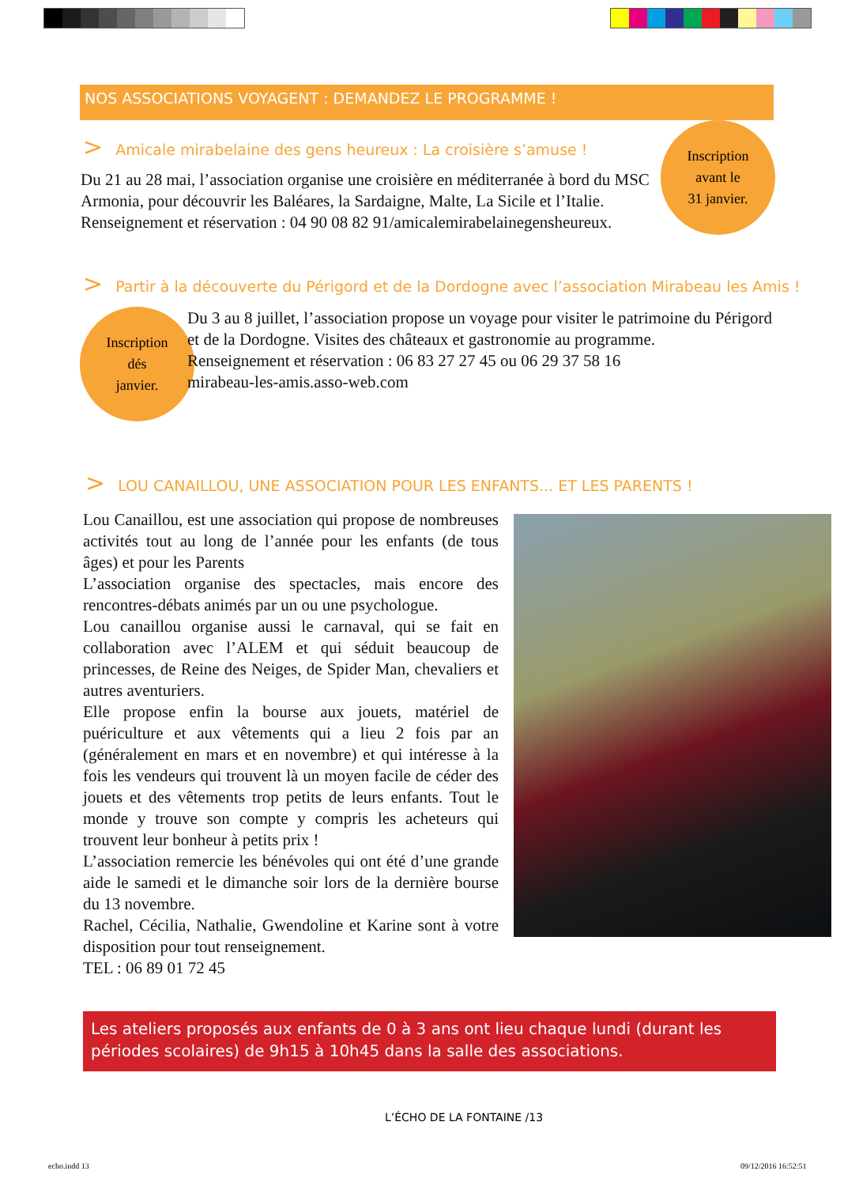NOS ASSOCIATIONS VOYAGENT : DEMANDEZ LE PROGRAMME !
> Amicale mirabelaine des gens heureux : La croisière s’amuse !
Du 21 au 28 mai, l’association organise une croisière en méditerranée à bord du MSC Armonia, pour découvrir les Baléares, la Sardaigne, Malte, La Sicile et l’Italie. Renseignement et réservation : 04 90 08 82 91/amicalemirabelainegensheureux.
Inscription
avant le
31 janvier.
> Partir à la découverte du Périgord et de la Dordogne avec l’association Mirabeau les Amis !
Inscription
dés
janvier.
Du 3 au 8 juillet, l’association propose un voyage pour visiter le patrimoine du Périgord et de la Dordogne. Visites des châteaux et gastronomie au programme.
Renseignement et réservation : 06 83 27 27 45 ou 06 29 37 58 16
mirabeau-les-amis.asso-web.com
> LOU CANAILLOU, UNE ASSOCIATION POUR LES ENFANTS... ET LES PARENTS !
Lou Canaillou, est une association qui propose de nombreuses activités tout au long de l’année pour les enfants (de tous âges) et pour les Parents
L’association organise des spectacles, mais encore des rencontres-débats animés par un ou une psychologue.
Lou canaillou organise aussi le carnaval, qui se fait en collaboration avec l’ALEM et qui séduit beaucoup de princesses, de Reine des Neiges, de Spider Man, chevaliers et autres aventuriers.
Elle propose enfin la bourse aux jouets, matériel de puériculture et aux vêtements qui a lieu 2 fois par an (généralement en mars et en novembre) et qui intéresse à la fois les vendeurs qui trouvent là un moyen facile de céder des jouets et des vêtements trop petits de leurs enfants. Tout le monde y trouve son compte y compris les acheteurs qui trouvent leur bonheur à petits prix !
L’association remercie les bénévoles qui ont été d’une grande aide le samedi et le dimanche soir lors de la dernière bourse du 13 novembre.
Rachel, Cécilia, Nathalie, Gwendoline et Karine sont à votre disposition pour tout renseignement.
TEL : 06 89 01 72 45
Les ateliers proposés aux enfants de 0 à 3 ans ont lieu chaque lundi (durant les périodes scolaires) de 9h15 à 10h45 dans la salle des associations.
L’ÉCHO DE LA FONTAINE /13
echo.indd 13 09/12/2016 16:52:51